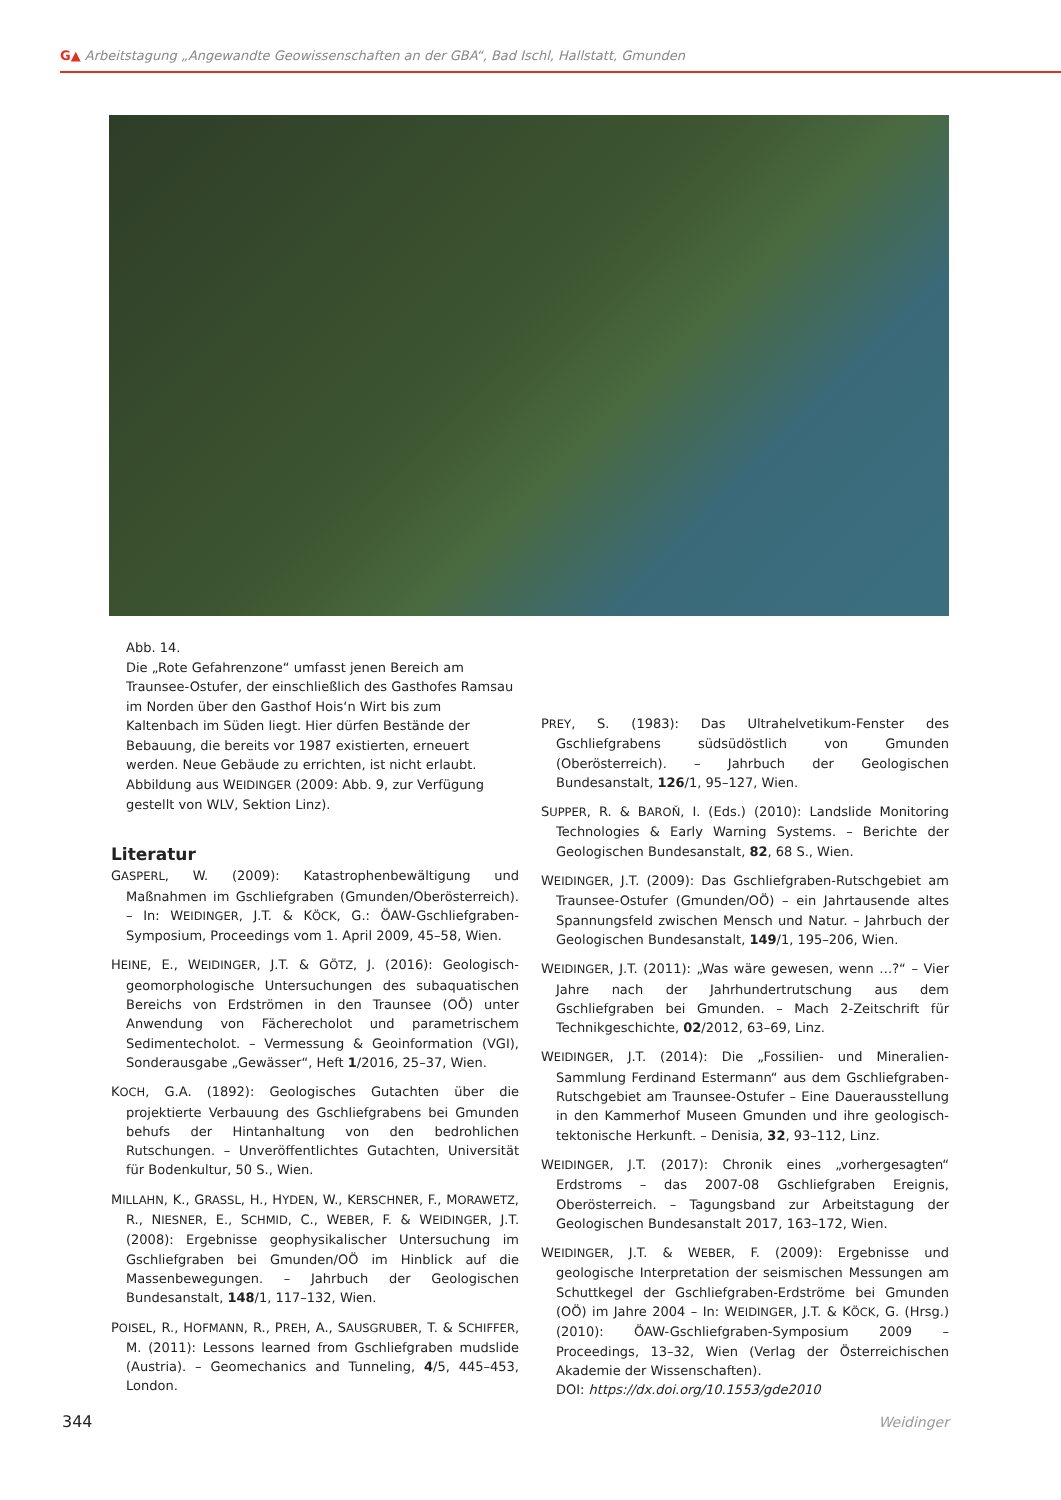G▲ Arbeitstagung „Angewandte Geowissenschaften an der GBA“, Bad Ischl, Hallstatt, Gmunden
Abb. 14.
Die „Rote Gefahrenzone“ umfasst jenen Bereich am Traunsee-Ostufer, der einschließlich des Gasthofes Ramsau im Norden über den Gasthof Hois‘n Wirt bis zum Kaltenbach im Süden liegt. Hier dürfen Bestände der Bebauung, die bereits vor 1987 existierten, erneuert werden. Neue Gebäude zu errichten, ist nicht erlaubt. Abbildung aus WEIDINGER (2009: Abb. 9, zur Verfügung gestellt von WLV, Sektion Linz).
Literatur
GASPERL, W. (2009): Katastrophenbewältigung und Maßnahmen im Gschliefgraben (Gmunden/Oberösterreich). – In: WEIDINGER, J.T. & KÖCK, G.: ÖAW-Gschliefgraben-Symposium, Proceedings vom 1. April 2009, 45–58, Wien.
HEINE, E., WEIDINGER, J.T. & GÖTZ, J. (2016): Geologisch-geomorphologische Untersuchungen des subaquatischen Bereichs von Erdströmen in den Traunsee (OÖ) unter Anwendung von Fächerecholot und parametrischem Sedimentecholot. – Vermessung & Geoinformation (VGI), Sonderausgabe „Gewässer“, Heft 1/2016, 25–37, Wien.
KOCH, G.A. (1892): Geologisches Gutachten über die projektierte Verbauung des Gschliefgrabens bei Gmunden behufs der Hintanhaltung von den bedrohlichen Rutschungen. – Unveröffentlichtes Gutachten, Universität für Bodenkultur, 50 S., Wien.
MILLAHN, K., GRASSL, H., HYDEN, W., KERSCHNER, F., MORAWETZ, R., NIESNER, E., SCHMID, C., WEBER, F. & WEIDINGER, J.T. (2008): Ergebnisse geophysikalischer Untersuchung im Gschliefgraben bei Gmunden/OÖ im Hinblick auf die Massenbewegungen. – Jahrbuch der Geologischen Bundesanstalt, 148/1, 117–132, Wien.
POISEL, R., HOFMANN, R., PREH, A., SAUSGRUBER, T. & SCHIFFER, M. (2011): Lessons learned from Gschliefgraben mudslide (Austria). – Geomechanics and Tunneling, 4/5, 445–453, London.
PREY, S. (1983): Das Ultrahelvetikum-Fenster des Gschliefgrabens südsüdöstlich von Gmunden (Oberösterreich). – Jahrbuch der Geologischen Bundesanstalt, 126/1, 95–127, Wien.
SUPPER, R. & BAROŇ, I. (Eds.) (2010): Landslide Monitoring Technologies & Early Warning Systems. – Berichte der Geologischen Bundesanstalt, 82, 68 S., Wien.
WEIDINGER, J.T. (2009): Das Gschliefgraben-Rutschgebiet am Traunsee-Ostufer (Gmunden/OÖ) – ein Jahrtausende altes Spannungsfeld zwischen Mensch und Natur. – Jahrbuch der Geologischen Bundesanstalt, 149/1, 195–206, Wien.
WEIDINGER, J.T. (2011): „Was wäre gewesen, wenn …?“ – Vier Jahre nach der Jahrhundertrutschung aus dem Gschliefgraben bei Gmunden. – Mach 2-Zeitschrift für Technikgeschichte, 02/2012, 63–69, Linz.
WEIDINGER, J.T. (2014): Die „Fossilien- und Mineralien-Sammlung Ferdinand Estermann“ aus dem Gschliefgraben-Rutschgebiet am Traunsee-Ostufer – Eine Dauerausstellung in den Kammerhof Museen Gmunden und ihre geologisch-tektonische Herkunft. – Denisia, 32, 93–112, Linz.
WEIDINGER, J.T. (2017): Chronik eines „vorhergesagten“ Erdstroms – das 2007-08 Gschliefgraben Ereignis, Oberösterreich. – Tagungsband zur Arbeitstagung der Geologischen Bundesanstalt 2017, 163–172, Wien.
WEIDINGER, J.T. & WEBER, F. (2009): Ergebnisse und geologische Interpretation der seismischen Messungen am Schuttkegel der Gschliefgraben-Erdströme bei Gmunden (OÖ) im Jahre 2004 – In: WEIDINGER, J.T. & KÖCK, G. (Hrsg.) (2010): ÖAW-Gschliefgraben-Symposium 2009 – Proceedings, 13–32, Wien (Verlag der Österreichischen Akademie der Wissenschaften).
DOI: https://dx.doi.org/10.1553/gde2010
344 Weidinger